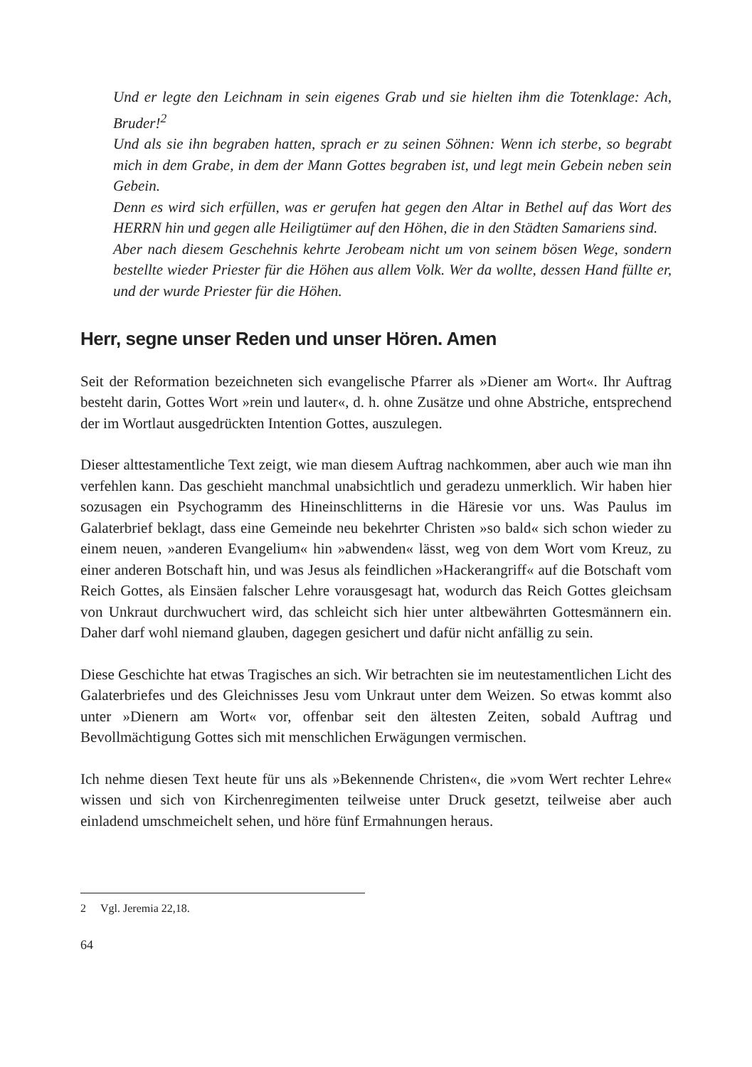Und er legte den Leichnam in sein eigenes Grab und sie hielten ihm die Totenklage: Ach, Bruder!<sup>2</sup>
Und als sie ihn begraben hatten, sprach er zu seinen Söhnen: Wenn ich sterbe, so begrabt mich in dem Grabe, in dem der Mann Gottes begraben ist, und legt mein Gebein neben sein Gebein.
Denn es wird sich erfüllen, was er gerufen hat gegen den Altar in Bethel auf das Wort des HERRN hin und gegen alle Heiligtümer auf den Höhen, die in den Städten Samariens sind.
Aber nach diesem Geschehnis kehrte Jerobeam nicht um von seinem bösen Wege, sondern bestellte wieder Priester für die Höhen aus allem Volk. Wer da wollte, dessen Hand füllte er, und der wurde Priester für die Höhen.
Herr, segne unser Reden und unser Hören. Amen
Seit der Reformation bezeichneten sich evangelische Pfarrer als »Diener am Wort«. Ihr Auftrag besteht darin, Gottes Wort »rein und lauter«, d. h. ohne Zusätze und ohne Abstriche, entsprechend der im Wortlaut ausgedrückten Intention Gottes, auszulegen.
Dieser alttestamentliche Text zeigt, wie man diesem Auftrag nachkommen, aber auch wie man ihn verfehlen kann. Das geschieht manchmal unabsichtlich und geradezu unmerklich. Wir haben hier sozusagen ein Psychogramm des Hineinschlitterns in die Häresie vor uns. Was Paulus im Galaterbrief beklagt, dass eine Gemeinde neu bekehrter Christen »so bald« sich schon wieder zu einem neuen, »anderen Evangelium« hin »abwenden« lässt, weg von dem Wort vom Kreuz, zu einer anderen Botschaft hin, und was Jesus als feindlichen »Hackerangriff« auf die Botschaft vom Reich Gottes, als Einsäen falscher Lehre vorausgesagt hat, wodurch das Reich Gottes gleichsam von Unkraut durchwuchert wird, das schleicht sich hier unter altbewährten Gottesmännern ein. Daher darf wohl niemand glauben, dagegen gesichert und dafür nicht anfällig zu sein.
Diese Geschichte hat etwas Tragisches an sich. Wir betrachten sie im neutestamentlichen Licht des Galaterbriefes und des Gleichnisses Jesu vom Unkraut unter dem Weizen. So etwas kommt also unter »Dienern am Wort« vor, offenbar seit den ältesten Zeiten, sobald Auftrag und Bevollmächtigung Gottes sich mit menschlichen Erwägungen vermischen.
Ich nehme diesen Text heute für uns als »Bekennende Christen«, die »vom Wert rechter Lehre« wissen und sich von Kirchenregimenten teilweise unter Druck gesetzt, teilweise aber auch einladend umschmeichelt sehen, und höre fünf Ermahnungen heraus.
2 Vgl. Jeremia 22,18.
64